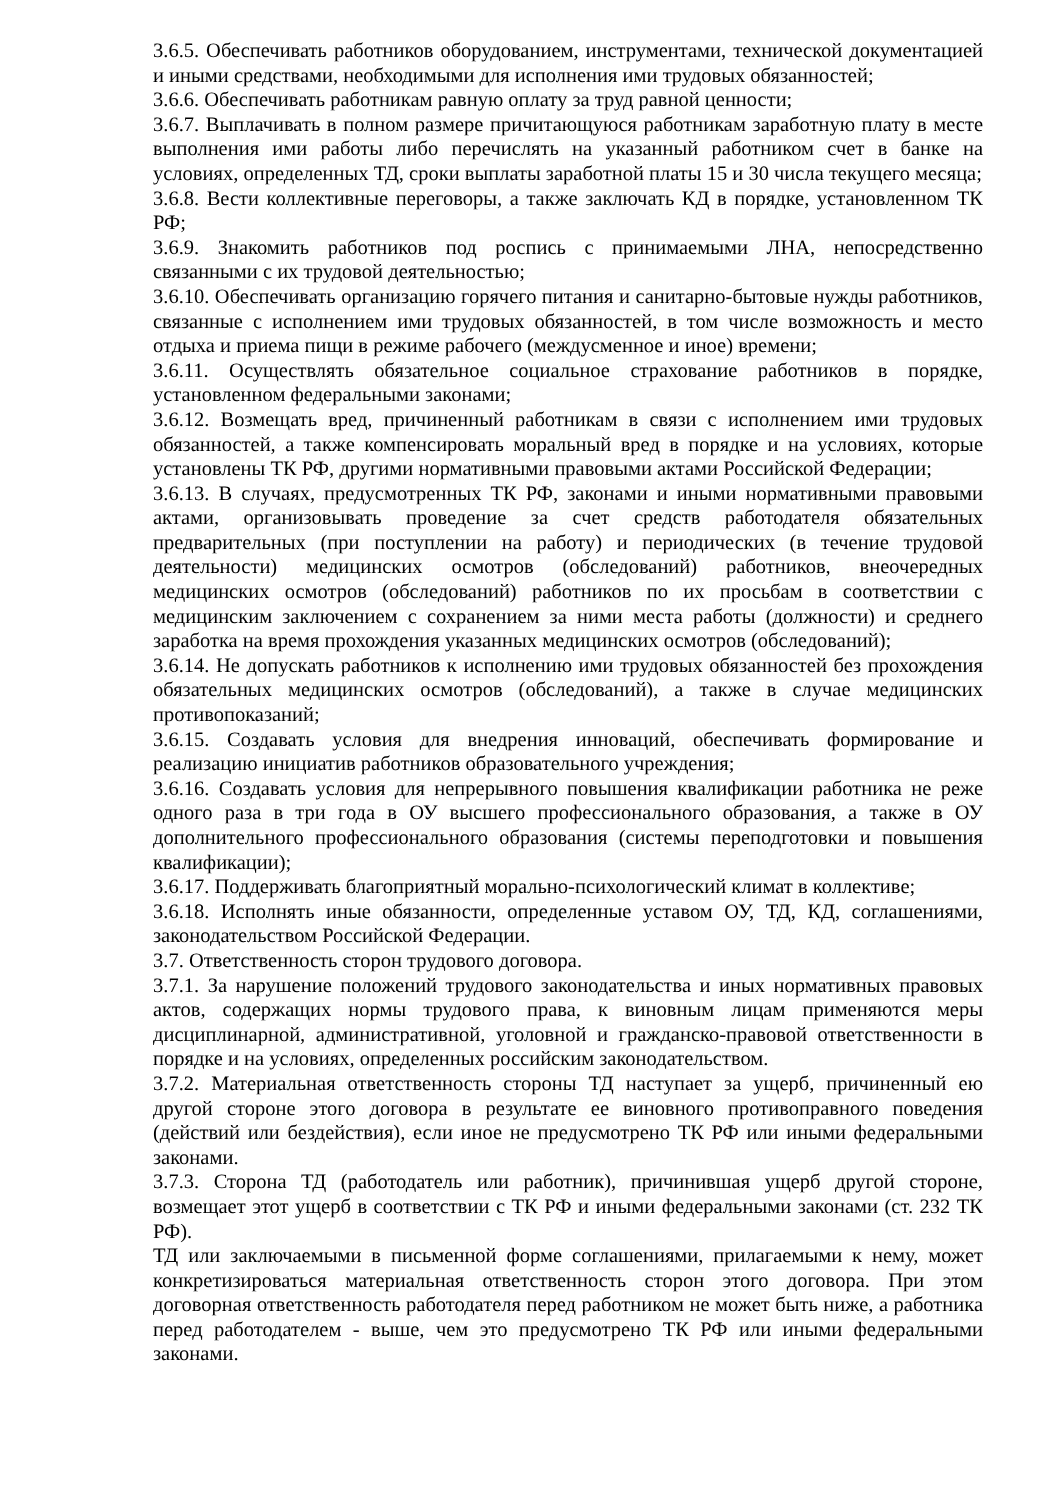3.6.5. Обеспечивать работников оборудованием, инструментами, технической документацией и иными средствами, необходимыми для исполнения ими трудовых обязанностей;
3.6.6. Обеспечивать работникам равную оплату за труд равной ценности;
3.6.7. Выплачивать в полном размере причитающуюся работникам заработную плату в месте выполнения ими работы либо перечислять на указанный работником счет в банке на условиях, определенных ТД, сроки выплаты заработной платы 15 и 30 числа текущего месяца;
3.6.8. Вести коллективные переговоры, а также заключать КД в порядке, установленном ТК РФ;
3.6.9. Знакомить работников под роспись с принимаемыми ЛНА, непосредственно связанными с их трудовой деятельностью;
3.6.10. Обеспечивать организацию горячего питания и санитарно-бытовые нужды работников, связанные с исполнением ими трудовых обязанностей, в том числе возможность и место отдыха и приема пищи в режиме рабочего (междусменное и иное) времени;
3.6.11. Осуществлять обязательное социальное страхование работников в порядке, установленном федеральными законами;
3.6.12. Возмещать вред, причиненный работникам в связи с исполнением ими трудовых обязанностей, а также компенсировать моральный вред в порядке и на условиях, которые установлены ТК РФ, другими нормативными правовыми актами Российской Федерации;
3.6.13. В случаях, предусмотренных ТК РФ, законами и иными нормативными правовыми актами, организовывать проведение за счет средств работодателя обязательных предварительных (при поступлении на работу) и периодических (в течение трудовой деятельности) медицинских осмотров (обследований) работников, внеочередных медицинских осмотров (обследований) работников по их просьбам в соответствии с медицинским заключением с сохранением за ними места работы (должности) и среднего заработка на время прохождения указанных медицинских осмотров (обследований);
3.6.14. Не допускать работников к исполнению ими трудовых обязанностей без прохождения обязательных медицинских осмотров (обследований), а также в случае медицинских противопоказаний;
3.6.15. Создавать условия для внедрения инноваций, обеспечивать формирование и реализацию инициатив работников образовательного учреждения;
3.6.16. Создавать условия для непрерывного повышения квалификации работника не реже одного раза в три года в ОУ высшего профессионального образования, а также в ОУ дополнительного профессионального образования (системы переподготовки и повышения квалификации);
3.6.17. Поддерживать благоприятный морально-психологический климат в коллективе;
3.6.18. Исполнять иные обязанности, определенные уставом ОУ, ТД, КД, соглашениями, законодательством Российской Федерации.
3.7. Ответственность сторон трудового договора.
3.7.1. За нарушение положений трудового законодательства и иных нормативных правовых актов, содержащих нормы трудового права, к виновным лицам применяются меры дисциплинарной, административной, уголовной и гражданско-правовой ответственности в порядке и на условиях, определенных российским законодательством.
3.7.2. Материальная ответственность стороны ТД наступает за ущерб, причиненный ею другой стороне этого договора в результате ее виновного противоправного поведения (действий или бездействия), если иное не предусмотрено ТК РФ или иными федеральными законами.
3.7.3. Сторона ТД (работодатель или работник), причинившая ущерб другой стороне, возмещает этот ущерб в соответствии с ТК РФ и иными федеральными законами (ст. 232 ТК РФ).
ТД или заключаемыми в письменной форме соглашениями, прилагаемыми к нему, может конкретизироваться материальная ответственность сторон этого договора. При этом договорная ответственность работодателя перед работником не может быть ниже, а работника перед работодателем - выше, чем это предусмотрено ТК РФ или иными федеральными законами.